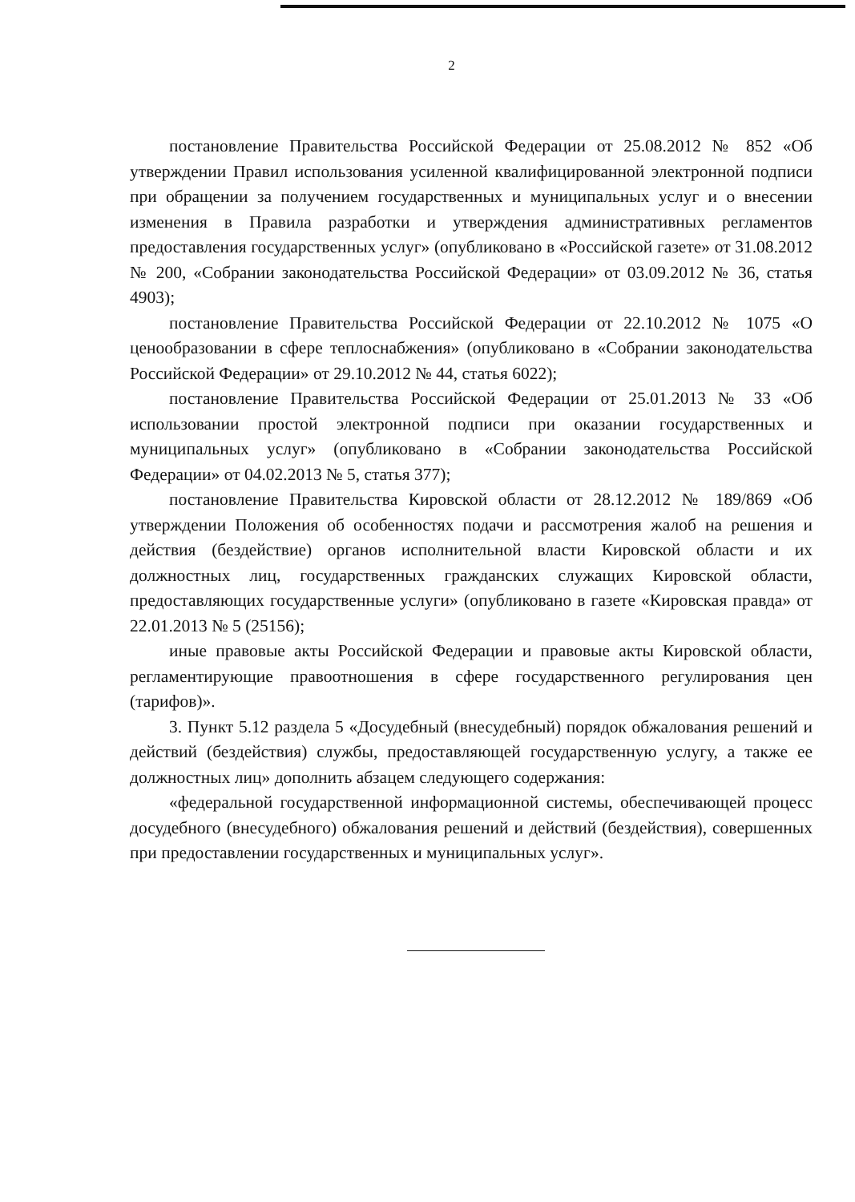2
постановление Правительства Российской Федерации от 25.08.2012 № 852 «Об утверждении Правил использования усиленной квалифицированной электронной подписи при обращении за получением государственных и муниципальных услуг и о внесении изменения в Правила разработки и утверждения административных регламентов предоставления государственных услуг» (опубликовано в «Российской газете» от 31.08.2012 № 200, «Собрании законодательства Российской Федерации» от 03.09.2012 № 36, статья 4903);
постановление Правительства Российской Федерации от 22.10.2012 № 1075 «О ценообразовании в сфере теплоснабжения» (опубликовано в «Собрании законодательства Российской Федерации» от 29.10.2012 № 44, статья 6022);
постановление Правительства Российской Федерации от 25.01.2013 № 33 «Об использовании простой электронной подписи при оказании государственных и муниципальных услуг» (опубликовано в «Собрании законодательства Российской Федерации» от 04.02.2013 № 5, статья 377);
постановление Правительства Кировской области от 28.12.2012 № 189/869 «Об утверждении Положения об особенностях подачи и рассмотрения жалоб на решения и действия (бездействие) органов исполнительной власти Кировской области и их должностных лиц, государственных гражданских служащих Кировской области, предоставляющих государственные услуги» (опубликовано в газете «Кировская правда» от 22.01.2013 № 5 (25156);
иные правовые акты Российской Федерации и правовые акты Кировской области, регламентирующие правоотношения в сфере государственного регулирования цен (тарифов)».
3. Пункт 5.12 раздела 5 «Досудебный (внесудебный) порядок обжалования решений и действий (бездействия) службы, предоставляющей государственную услугу, а также ее должностных лиц» дополнить абзацем следующего содержания:
«федеральной государственной информационной системы, обеспечивающей процесс досудебного (внесудебного) обжалования решений и действий (бездействия), совершенных при предоставлении государственных и муниципальных услуг».